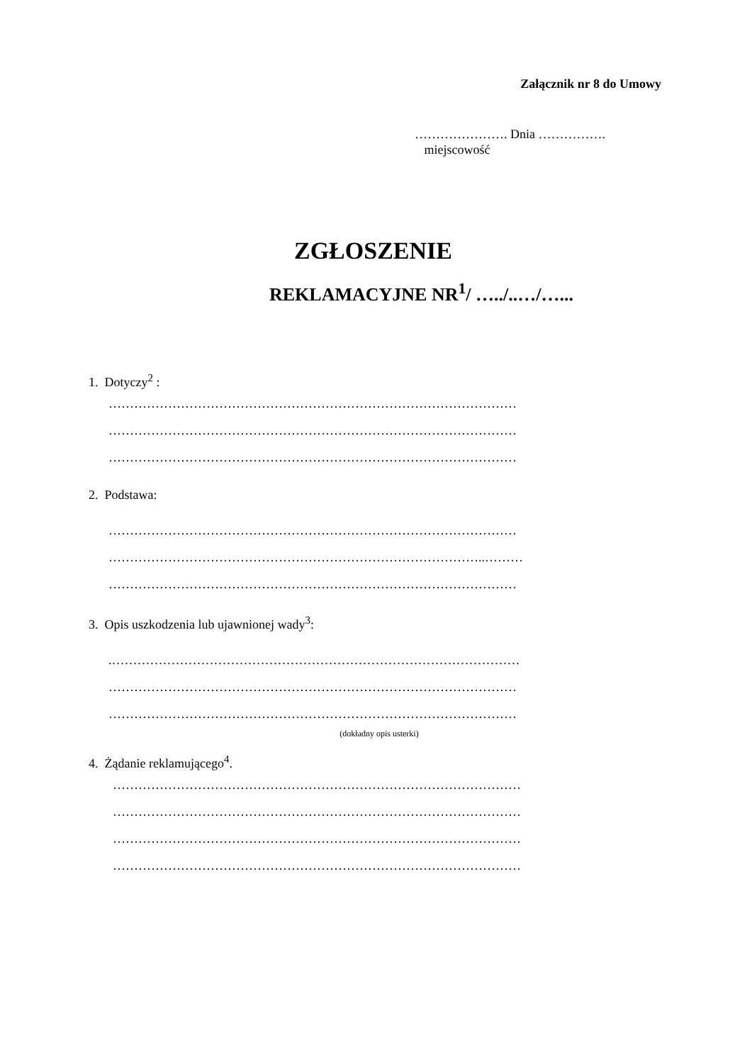Załącznik nr 8 do Umowy
…………………. Dnia …………….
miejscowość
ZGŁOSZENIE
REKLAMACYJNE NR<sup>1</sup>/ …../..…/…...
1. Dotyczy<sup>2</sup> :
……………………………………………………………………………………
……………………………………………………………………………………
……………………………………………………………………………………
2. Podstawa:
……………………………………………………………………………………
……………………………………………………………………………..………
……………………………………………………………………………………
3. Opis uszkodzenia lub ujawnionej wady<sup>3</sup>:
.……………………………………………………………………………………
……………………………………………………………………………………
……………………………………………………………………………………
(dokładny opis usterki)
4. Żądanie reklamującego<sup>4</sup>.
……………………………………………………………………………………
……………………………………………………………………………………
……………………………………………………………………………………
……………………………………………………………………………………